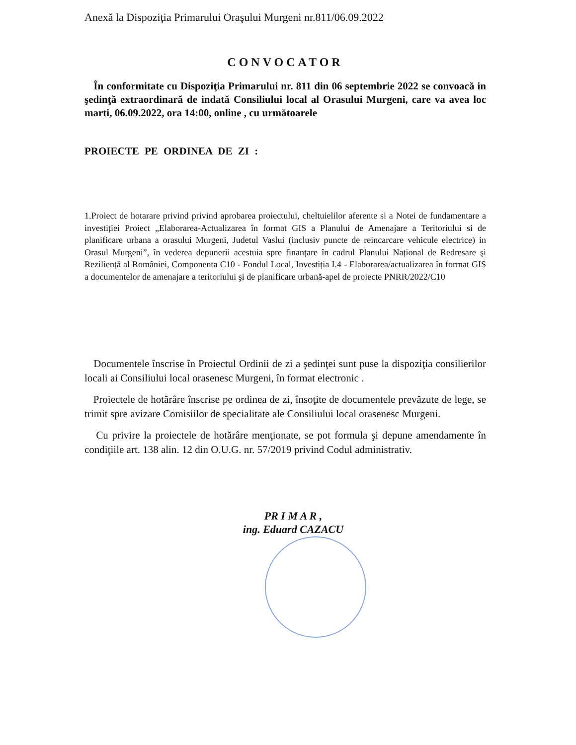Anexă la Dispoziţia Primarului Oraşului Murgeni nr.811/06.09.2022
CONVOCATOR
În conformitate cu Dispoziţia Primarului nr. 811 din 06 septembrie 2022 se convoacă in şedinţă extraordinară de indată Consiliului local al Orasului Murgeni, care va avea loc marti, 06.09.2022, ora 14:00, online , cu următoarele
PROIECTE PE ORDINEA DE ZI :
1.Proiect de hotarare privind privind aprobarea proiectului, cheltuielilor aferente si a Notei de fundamentare a investiției Proiect „Elaborarea-Actualizarea în format GIS a Planului de Amenajare a Teritoriului si de planificare urbana a orasului Murgeni, Judetul Vaslui (inclusiv puncte de reincarcare vehicule electrice) in Orasul Murgeni”, în vederea depunerii acestuia spre finanțare în cadrul Planului Național de Redresare şi Reziliență al României, Componenta C10 - Fondul Local, Investiția I.4 - Elaborarea/actualizarea în format GIS a documentelor de amenajare a teritoriului şi de planificare urbană-apel de proiecte PNRR/2022/C10
Documentele înscrise în Proiectul Ordinii de zi a şedinţei sunt puse la dispoziţia consilierilor locali ai Consiliului local orasenesc Murgeni, în format electronic .
Proiectele de hotărâre înscrise pe ordinea de zi, însoţite de documentele prevăzute de lege, se trimit spre avizare Comisiilor de specialitate ale Consiliului local orasenesc Murgeni.
Cu privire la proiectele de hotărâre menţionate, se pot formula şi depune amendamente în condiţiile art. 138 alin. 12 din O.U.G. nr. 57/2019 privind Codul administrativ.
PR I M A R ,
ing. Eduard CAZACU